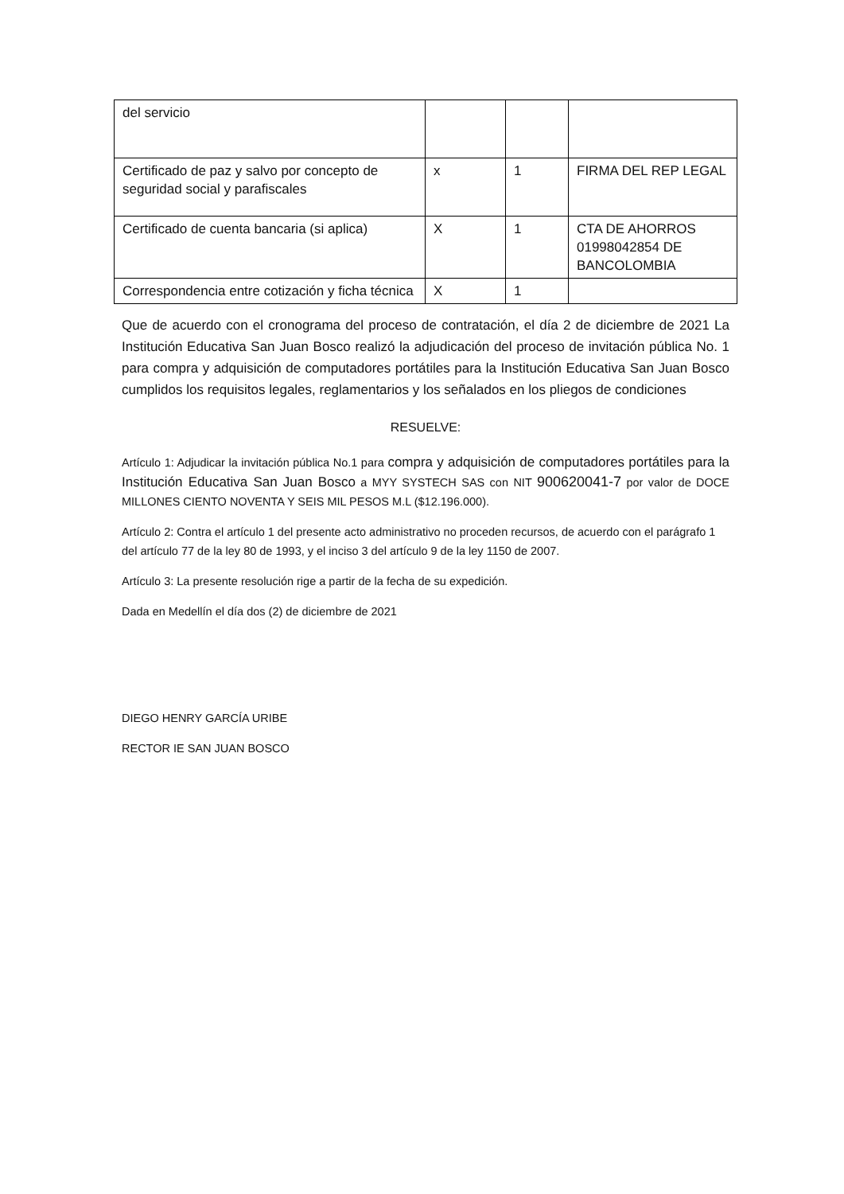| del servicio | | | |
| Certificado de paz y salvo por concepto de seguridad social y parafiscales | x | 1 | FIRMA DEL REP LEGAL |
| Certificado de cuenta bancaria (si aplica) | X | 1 | CTA DE AHORROS 01998042854 DE BANCOLOMBIA |
| Correspondencia entre cotización y ficha técnica | X | 1 | |
Que de acuerdo con el cronograma del proceso de contratación, el día 2 de diciembre de 2021 La Institución Educativa San Juan Bosco realizó la adjudicación del proceso de invitación pública No. 1 para compra y adquisición de computadores portátiles para la Institución Educativa San Juan Bosco cumplidos los requisitos legales, reglamentarios y los señalados en los pliegos de condiciones
RESUELVE:
Artículo 1: Adjudicar la invitación pública No.1 para compra y adquisición de computadores portátiles para la Institución Educativa San Juan Bosco a MYY SYSTECH SAS con NIT 900620041-7 por valor de DOCE MILLONES CIENTO NOVENTA Y SEIS MIL PESOS M.L ($12.196.000).
Artículo 2: Contra el artículo 1 del presente acto administrativo no proceden recursos, de acuerdo con el parágrafo 1 del artículo 77 de la ley 80 de 1993, y el inciso 3 del artículo 9 de la ley 1150 de 2007.
Artículo 3: La presente resolución rige a partir de la fecha de su expedición.
Dada en Medellín el día dos (2) de diciembre de 2021
DIEGO HENRY GARCÍA URIBE
RECTOR IE SAN JUAN BOSCO